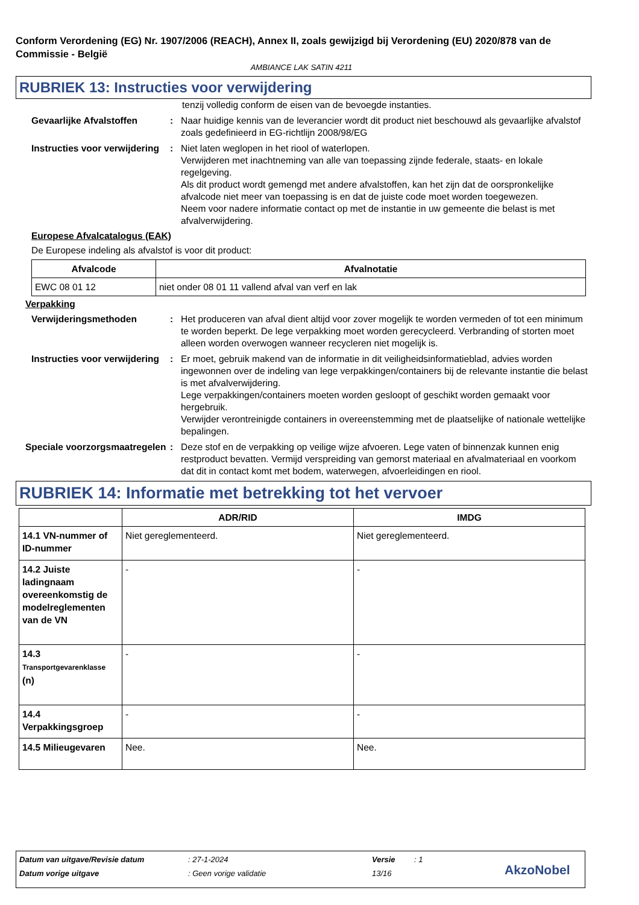Conform Verordening (EG) Nr. 1907/2006 (REACH), Annex II, zoals gewijzigd bij Verordening (EU) 2020/878 van de Commissie - België
AMBIANCE LAK SATIN 4211
RUBRIEK 13: Instructies voor verwijdering
tenzij volledig conform de eisen van de bevoegde instanties.
Gevaarlijke Afvalstoffen : Naar huidige kennis van de leverancier wordt dit product niet beschouwd als gevaarlijke afvalstof zoals gedefinieerd in EG-richtlijn 2008/98/EG
Instructies voor verwijdering
: Niet laten weglopen in het riool of waterlopen.
Verwijderen met inachtneming van alle van toepassing zijnde federale, staats- en lokale regelgeving.
Als dit product wordt gemengd met andere afvalstoffen, kan het zijn dat de oorspronkelijke afvalcode niet meer van toepassing is en dat de juiste code moet worden toegewezen.
Neem voor nadere informatie contact op met de instantie in uw gemeente die belast is met afvalverwijdering.
Europese Afvalcatalogus (EAK)
De Europese indeling als afvalstof is voor dit product:
| Afvalcode | Afvalnotatie |
| --- | --- |
| EWC 08 01 12 | niet onder 08 01 11 vallend afval van verf en lak |
Verpakking
Verwijderingsmethoden : Het produceren van afval dient altijd voor zover mogelijk te worden vermeden of tot een minimum te worden beperkt. De lege verpakking moet worden gerecycleerd. Verbranding of storten moet alleen worden overwogen wanneer recycleren niet mogelijk is.
Instructies voor verwijdering
: Er moet, gebruik makend van de informatie in dit veiligheidsinformatieblad, advies worden ingewonnen over de indeling van lege verpakkingen/containers bij de relevante instantie die belast is met afvalverwijdering.
Lege verpakkingen/containers moeten worden gesloopt of geschikt worden gemaakt voor hergebruik.
Verwijder verontreinigde containers in overeenstemming met de plaatselijke of nationale wettelijke bepalingen.
Speciale voorzorgsmaatregelen
: Deze stof en de verpakking op veilige wijze afvoeren. Lege vaten of binnenzak kunnen enig restproduct bevatten. Vermijd verspreiding van gemorst materiaal en afvalmateriaal en voorkom dat dit in contact komt met bodem, waterwegen, afvoerleidingen en riool.
RUBRIEK 14: Informatie met betrekking tot het vervoer
| | ADR/RID | IMDG |
| --- | --- | --- |
| 14.1 VN-nummer of ID-nummer | Niet gereglementeerd. | Niet gereglementeerd. |
| 14.2 Juiste ladingnaam overeenkomstig de modelreglementen van de VN | - | - |
| 14.3 Transportgevarenklasse (n) | - | - |
| 14.4 Verpakkingsgroep | - | - |
| 14.5 Milieugevaren | Nee. | Nee. |
Datum van uitgave/Revisie datum: 27-1-2024 Versie: 1
Datum vorige uitgave: Geen vorige validatie 13/16 AkzoNobel